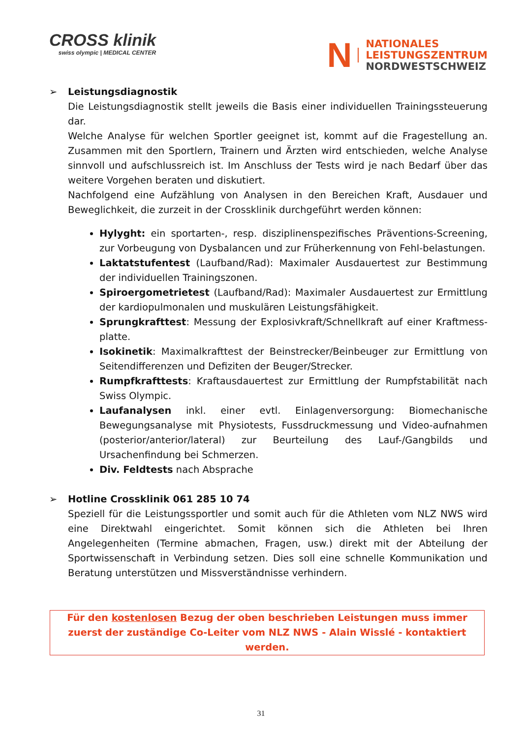CROSS klinik
swiss olympic | MEDICAL CENTER
N
NATIONALES
LEISTUNGSZENTRUM
NORDWESTSCHWEIZ
➢ Leistungsdiagnostik
Die Leistungsdiagnostik stellt jeweils die Basis einer individuellen Trainingssteuerung dar.
Welche Analyse für welchen Sportler geeignet ist, kommt auf die Fragestellung an. Zusammen mit den Sportlern, Trainern und Ärzten wird entschieden, welche Analyse sinnvoll und aufschlussreich ist. Im Anschluss der Tests wird je nach Bedarf über das weitere Vorgehen beraten und diskutiert.
Nachfolgend eine Aufzählung von Analysen in den Bereichen Kraft, Ausdauer und Beweglichkeit, die zurzeit in der Crossklinik durchgeführt werden können:
Hylyght: ein sportarten-, resp. disziplinenspezifisches Präventions-Screening, zur Vorbeugung von Dysbalancen und zur Früherkennung von Fehl-belastungen.
Laktatstufentest (Laufband/Rad): Maximaler Ausdauertest zur Bestimmung der individuellen Trainingszonen.
Spiroergometrietest (Laufband/Rad): Maximaler Ausdauertest zur Ermittlung der kardiopulmonalen und muskulären Leistungsfähigkeit.
Sprungkrafttest: Messung der Explosivkraft/Schnellkraft auf einer Kraftmess-platte.
Isokinetik: Maximalkrafttest der Beinstrecker/Beinbeuger zur Ermittlung von Seitendifferenzen und Defiziten der Beuger/Strecker.
Rumpfkrafttests: Kraftausdauertest zur Ermittlung der Rumpfstabilität nach Swiss Olympic.
Laufanalysen inkl. einer evtl. Einlagenversorgung: Biomechanische Bewegungsanalyse mit Physiotests, Fussdruckmessung und Video-aufnahmen (posterior/anterior/lateral) zur Beurteilung des Lauf-/Gangbilds und Ursachenfindung bei Schmerzen.
Div. Feldtests nach Absprache
➢ Hotline Crossklinik 061 285 10 74
Speziell für die Leistungssportler und somit auch für die Athleten vom NLZ NWS wird eine Direktwahl eingerichtet. Somit können sich die Athleten bei Ihren Angelegenheiten (Termine abmachen, Fragen, usw.) direkt mit der Abteilung der Sportwissenschaft in Verbindung setzen. Dies soll eine schnelle Kommunikation und Beratung unterstützen und Missverständnisse verhindern.
Für den kostenlosen Bezug der oben beschrieben Leistungen muss immer zuerst der zuständige Co-Leiter vom NLZ NWS - Alain Wisslé - kontaktiert werden.
31